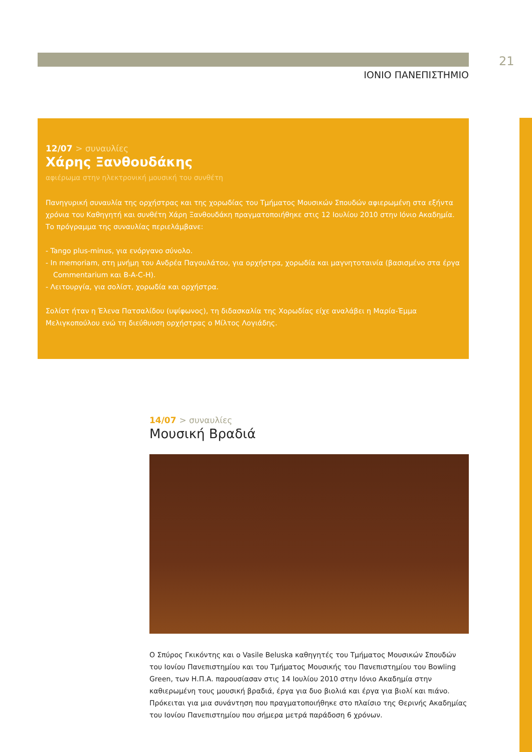21
ΙΟΝΙΟ ΠΑΝΕΠΙΣΤΗΜΙΟ
12/07 > συναυλίες
Χάρης Ξανθουδάκης
αφιέρωμα στην ηλεκτρονική μουσική του συνθέτη
Πανηγυρική συναυλία της ορχήστρας και της χορωδίας του Τμήματος Μουσικών Σπουδών αφιερωμένη στα εξήντα χρόνια του Καθηγητή και συνθέτη Χάρη Ξανθουδάκη πραγματοποιήθηκε στις 12 Ιουλίου 2010 στην Ιόνιο Ακαδημία. Το πρόγραμμα της συναυλίας περιελάμβανε:
- Tango plus-minus, για ενόργανο σύνολο.
- In memoriam, στη μνήμη του Ανδρέα Παγουλάτου, για ορχήστρα, χορωδία και μαγνητοταινία (βασισμένο στα έργα Commentarium και B-A-C-H).
- Λειτουργία, για σολίστ, χορωδία και ορχήστρα.
Σολίστ ήταν η Έλενα Πατσαλίδου (υψίφωνος), τη διδασκαλία της Χορωδίας είχε αναλάβει η Μαρία-Έμμα Μελιγκοπούλου ενώ τη διεύθυνση ορχήστρας ο Μίλτος Λογιάδης.
14/07 > συναυλίες
Μουσική Βραδιά
Ο Σπύρος Γκικόντης και ο Vasile Beluska καθηγητές του Τμήματος Μουσικών Σπουδών του Ιονίου Πανεπιστημίου και του Τμήματος Μουσικής του Πανεπιστημίου του Bowling Green, των Η.Π.Α. παρουσίασαν στις 14 Ιουλίου 2010 στην Ιόνιο Ακαδημία στην καθιερωμένη τους μουσική βραδιά, έργα για δυο βιολιά και έργα για βιολί και πιάνο. Πρόκειται για μια συνάντηση που πραγματοποιήθηκε στο πλαίσιο της Θερινής Ακαδημίας του Ιονίου Πανεπιστημίου που σήμερα μετρά παράδοση 6 χρόνων.